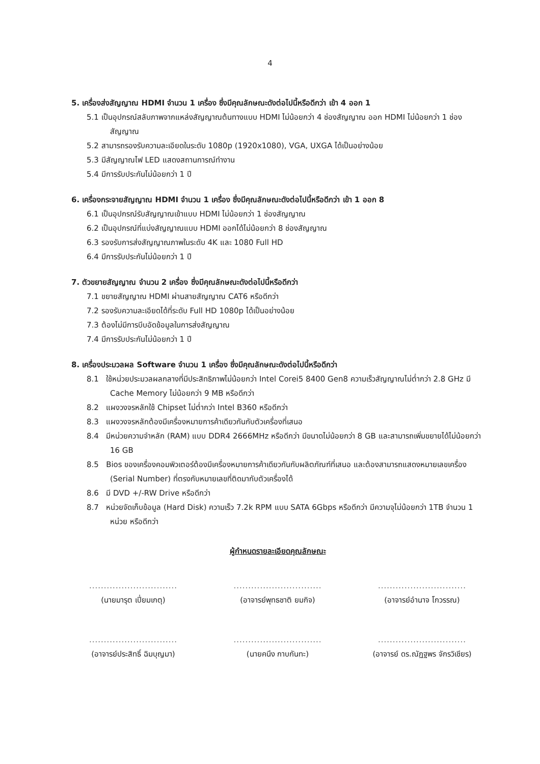4
5. เครื่องส่งสัญญาณ HDMI จำนวน 1 เครื่อง ซึ่งมีคุณลักษณะดังต่อไปนี้หรือดีกว่า เข้า 4 ออก 1
5.1 เป็นอุปกรณ์สลับภาพจากแหล่งสัญญาณต้นทางแบบ HDMI ไม่น้อยกว่า 4 ช่องสัญญาณ ออก HDMI ไม่น้อยกว่า 1 ช่องสัญญาณ
5.2 สามารถรองรับความละเอียดในระดับ 1080p (1920x1080), VGA, UXGA ได้เป็นอย่างน้อย
5.3 มีสัญญาณไฟ LED แสดงสถานการณ์ทำงาน
5.4 มีการรับประกันไม่น้อยกว่า 1 ปี
6. เครื่องกระจายสัญญาณ HDMI จำนวน 1 เครื่อง ซึ่งมีคุณลักษณะดังต่อไปนี้หรือดีกว่า เข้า 1 ออก 8
6.1 เป็นอุปกรณ์รับสัญญาณเข้าแบบ HDMI ไม่น้อยกว่า 1 ช่องสัญญาณ
6.2 เป็นอุปกรณ์ที่แบ่งสัญญาณแบบ HDMI ออกได้ไม่น้อยกว่า 8 ช่องสัญญาณ
6.3 รองรับการส่งสัญญาณภาพในระดับ 4K และ 1080 Full HD
6.4 มีการรับประกันไม่น้อยกว่า 1 ปี
7. ตัวขยายสัญญาณ จำนวน 2 เครื่อง ซึ่งมีคุณลักษณะดังต่อไปนี้หรือดีกว่า
7.1 ขยายสัญญาณ HDMI ผ่านสายสัญญาณ CAT6 หรือดีกว่า
7.2 รองรับความละเอียดได้ที่ระดับ Full HD 1080p ได้เป็นอย่างน้อย
7.3 ต้องไม่มีการบีบอัดข้อมูลในการส่งสัญญาณ
7.4 มีการรับประกันไม่น้อยกว่า 1 ปี
8. เครื่องประมวลผล Software จำนวน 1 เครื่อง ซึ่งมีคุณลักษณะดังต่อไปนี้หรือดีกว่า
8.1 ใช้หน่วยประมวลผลกลางที่มีประสิทธิภาพไม่น้อยกว่า Intel Corei5 8400 Gen8 ความเร็วสัญญาณไม่ต่ำกว่า 2.8 GHz มี Cache Memory ไม่น้อยกว่า 9 MB หรือดีกว่า
8.2 แผงวงจรหลักใช้ Chipset ไม่ต่ำกว่า Intel B360 หรือดีกว่า
8.3 แผงวงจรหลักต้องมีเครื่องหมายการค้าเดียวกันกับตัวเครื่องที่เสนอ
8.4 มีหน่วยความจำหลัก (RAM) แบบ DDR4 2666MHz หรือดีกว่า มีขนาดไม่น้อยกว่า 8 GB และสามารถเพิ่มขยายได้ไม่น้อยกว่า 16 GB
8.5 Bios ของเครื่องคอมพิวเตอร์ต้องมีเครื่องหมายการค้าเดียวกันกับผลิตภัณฑ์ที่เสนอ และต้องสามารถแสดงหมายเลขเครื่อง (Serial Number) ที่ตรงกับหมายเลขที่ติดมากับตัวเครื่องได้
8.6 มี DVD +/-RW Drive หรือดีกว่า
8.7 หน่วยจัดเก็บข้อมูล (Hard Disk) ความเร็ว 7.2k RPM แบบ SATA 6Gbps หรือดีกว่า มีความจุไม่น้อยกว่า 1TB จำนวน 1 หน่วย หรือดีกว่า
ผู้กำหนดรายละเอียดคุณลักษณะ
..............................
(นายมารุต เปี่ยมเกตุ)
..............................
(อาจารย์พุทธชาติ ยมกิจ)
..............................
(อาจารย์อำนาจ โกวรรณ)
..............................
(อาจารย์ประสิทธิ์ ฉิมบุญมา)
..............................
(นายคนึง กาบกันทะ)
..............................
(อาจารย์ ดร.ณัฏฐพร จักรวิเชียร)